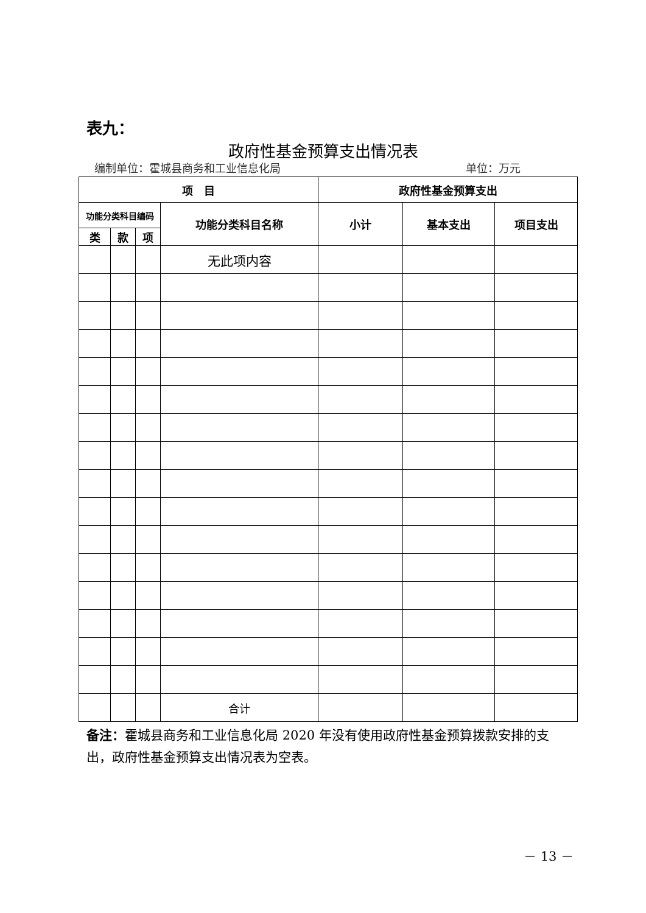表九：
政府性基金预算支出情况表
编制单位：霍城县商务和工业信息化局 单位：万元
| 项 目 | | | | 政府性基金预算支出 | | |
| --- | --- | --- | --- | --- | --- | --- |
| 功能分类科目编码 | | | 功能分类科目名称 | 小计 | 基本支出 | 项目支出 |
| 类 | 款 | 项 | | | | |
| | | | 无此项内容 | | | |
| | | | 合计 | | | |
备注：霍城县商务和工业信息化局 2020 年没有使用政府性基金预算拨款安排的支出，政府性基金预算支出情况表为空表。
－ 13 －